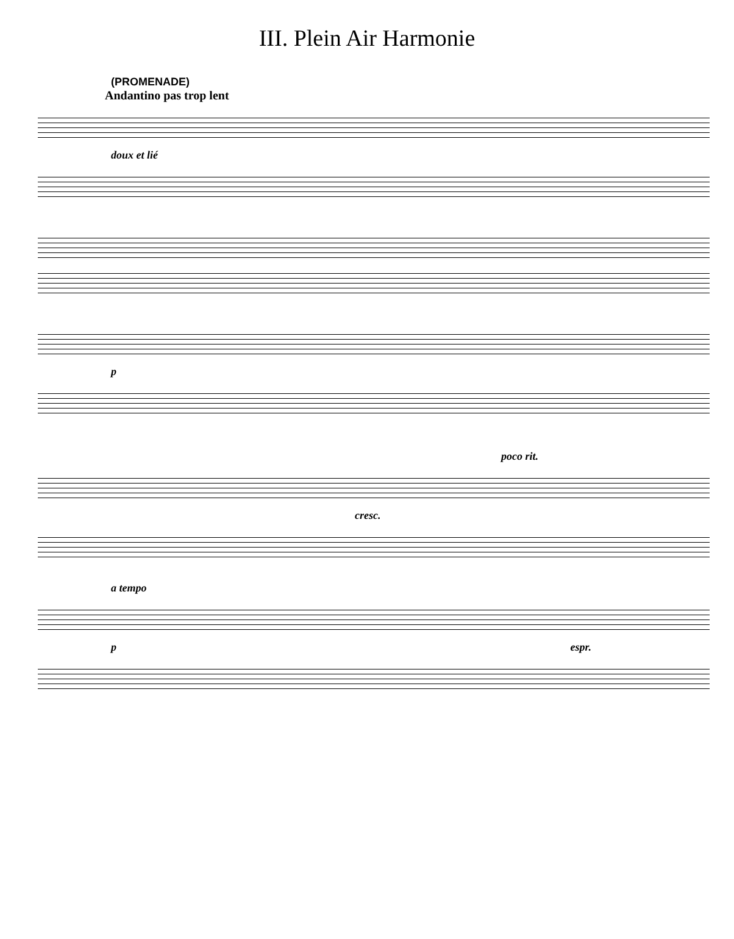III. Plein Air Harmonie
(PROMENADE)
Andantino pas trop lent
doux et lié
p
poco rit.
cresc.
a tempo
p espr.